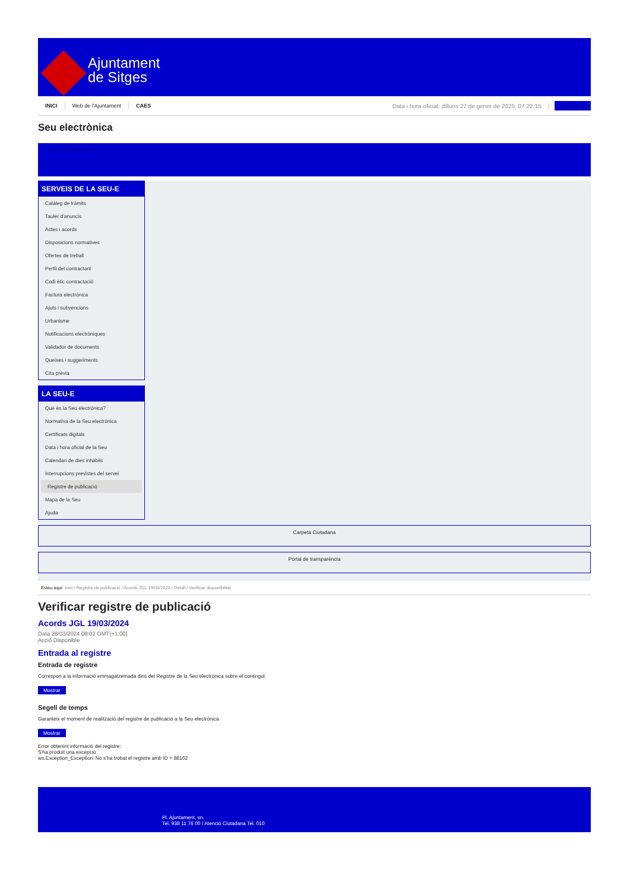Ajuntament
de Sitges
INICI Web de l'Ajuntament CAES Data i hora oficial: dilluns 27 de gener de 2025, 07:22:15 Sincronitza
Seu electrònica
Obtenir còpia autèntica
SERVEIS DE LA SEU-E
Catàleg de tràmits
Tauler d'anuncis
Actes i acords
Disposicions normatives
Ofertes de treball
Perfil del contractant
Codi ètic contractació
Factura electrònica
Ajuts i subvencions
Urbanisme
Notificacions electròniques
Validador de documents
Queixes i suggeriments
Cita prèvia
LA SEU-E
Què és la Seu electrònica?
Normativa de la Seu electrònica
Certificats digitals
Data i hora oficial de la Seu
Calendari de dies inhàbils
Interrupcions previstes del servei
Registre de publicació
Mapa de la Seu
Ajuda
Carpeta Ciutadana
Portal de transparència
Esteu aquí: Inici / Registre de publicació / Acords JGL 19/03/2024 / Detall / Verificar disponibilitat
Verificar registre de publicació
Acords JGL 19/03/2024
Data 28/03/2024 08:02 GMT(+1:00)
Acció Disponible
Entrada al registre
Entrada de registre
Correspon a la informació emmagatzemada dins del Registre de la Seu electrònica sobre el contingut
Mostrar
Segell de temps
Garanteix el moment de realització del registre de publicació a la Seu electrònica
Mostrar
Error obtenint informació del registre:
S'ha produit una excepció
ws.Exception_Exception: No s'ha trobat el registre amb ID = 88162
Pl. Ajuntament, sn.
Tel. 938 11 76 00 / Atenció Ciutadana Tel. 010